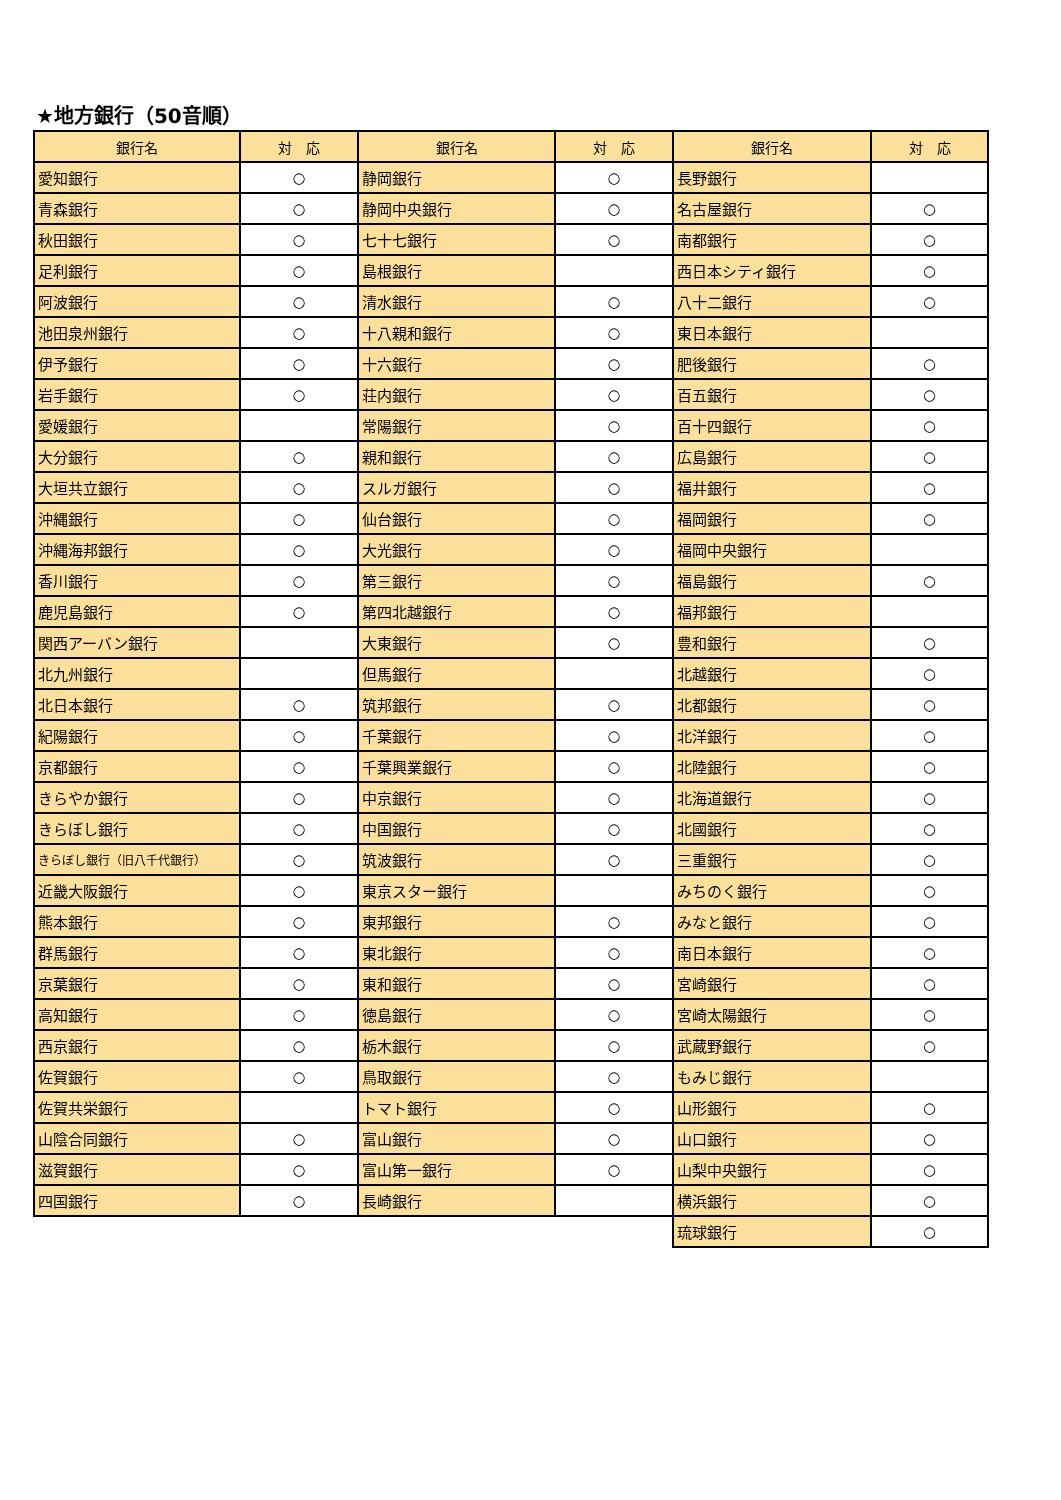★地方銀行（50音順）
| 銀行名 | 対 応 | 銀行名 | 対 応 | 銀行名 | 対 応 |
| --- | --- | --- | --- | --- | --- |
| 愛知銀行 | ○ | 静岡銀行 | ○ | 長野銀行 | |
| 青森銀行 | ○ | 静岡中央銀行 | ○ | 名古屋銀行 | ○ |
| 秋田銀行 | ○ | 七十七銀行 | ○ | 南都銀行 | ○ |
| 足利銀行 | ○ | 島根銀行 | | 西日本シティ銀行 | ○ |
| 阿波銀行 | ○ | 清水銀行 | ○ | 八十二銀行 | ○ |
| 池田泉州銀行 | ○ | 十八親和銀行 | ○ | 東日本銀行 | |
| 伊予銀行 | ○ | 十六銀行 | ○ | 肥後銀行 | ○ |
| 岩手銀行 | ○ | 荘内銀行 | ○ | 百五銀行 | ○ |
| 愛媛銀行 | | 常陽銀行 | ○ | 百十四銀行 | ○ |
| 大分銀行 | ○ | 親和銀行 | ○ | 広島銀行 | ○ |
| 大垣共立銀行 | ○ | スルガ銀行 | ○ | 福井銀行 | ○ |
| 沖縄銀行 | ○ | 仙台銀行 | ○ | 福岡銀行 | ○ |
| 沖縄海邦銀行 | ○ | 大光銀行 | ○ | 福岡中央銀行 | |
| 香川銀行 | ○ | 第三銀行 | ○ | 福島銀行 | ○ |
| 鹿児島銀行 | ○ | 第四北越銀行 | ○ | 福邦銀行 | |
| 関西アーバン銀行 | | 大東銀行 | ○ | 豊和銀行 | ○ |
| 北九州銀行 | | 但馬銀行 | | 北越銀行 | ○ |
| 北日本銀行 | ○ | 筑邦銀行 | ○ | 北都銀行 | ○ |
| 紀陽銀行 | ○ | 千葉銀行 | ○ | 北洋銀行 | ○ |
| 京都銀行 | ○ | 千葉興業銀行 | ○ | 北陸銀行 | ○ |
| きらやか銀行 | ○ | 中京銀行 | ○ | 北海道銀行 | ○ |
| きらぼし銀行 | ○ | 中国銀行 | ○ | 北國銀行 | ○ |
| きらぼし銀行（旧八千代銀行） | ○ | 筑波銀行 | ○ | 三重銀行 | ○ |
| 近畿大阪銀行 | ○ | 東京スター銀行 | | みちのく銀行 | ○ |
| 熊本銀行 | ○ | 東邦銀行 | ○ | みなと銀行 | ○ |
| 群馬銀行 | ○ | 東北銀行 | ○ | 南日本銀行 | ○ |
| 京葉銀行 | ○ | 東和銀行 | ○ | 宮崎銀行 | ○ |
| 高知銀行 | ○ | 徳島銀行 | ○ | 宮崎太陽銀行 | ○ |
| 西京銀行 | ○ | 栃木銀行 | ○ | 武蔵野銀行 | ○ |
| 佐賀銀行 | ○ | 鳥取銀行 | ○ | もみじ銀行 | |
| 佐賀共栄銀行 | | トマト銀行 | ○ | 山形銀行 | ○ |
| 山陰合同銀行 | ○ | 富山銀行 | ○ | 山口銀行 | ○ |
| 滋賀銀行 | ○ | 富山第一銀行 | ○ | 山梨中央銀行 | ○ |
| 四国銀行 | ○ | 長崎銀行 | | 横浜銀行 | ○ |
| | | | | 琉球銀行 | ○ |